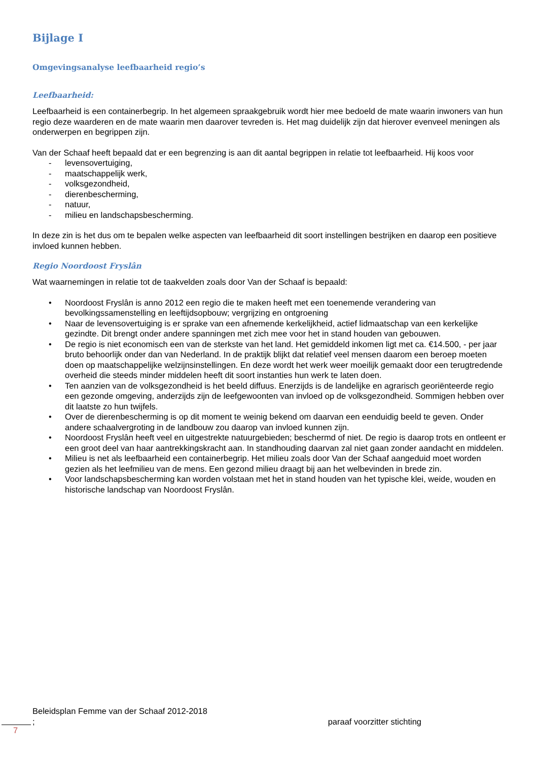Bijlage I
Omgevingsanalyse leefbaarheid regio’s
Leefbaarheid:
Leefbaarheid is een containerbegrip. In het algemeen spraakgebruik wordt hier mee bedoeld de mate waarin inwoners van hun regio deze waarderen en de mate waarin men daarover tevreden is. Het mag duidelijk zijn dat hierover evenveel meningen als onderwerpen en begrippen zijn.
Van der Schaaf heeft bepaald dat er een begrenzing is aan dit aantal begrippen in relatie tot leefbaarheid. Hij koos voor
- levensovertuiging,
- maatschappelijk werk,
- volksgezondheid,
- dierenbescherming,
- natuur,
- milieu en landschapsbescherming.
In deze zin is het dus om te bepalen welke aspecten van leefbaarheid dit soort instellingen bestrijken en daarop een positieve invloed kunnen hebben.
Regio Noordoost Fryslân
Wat waarnemingen in relatie tot de taakvelden zoals door Van der Schaaf is bepaald:
• Noordoost Fryslân is anno 2012 een regio die te maken heeft met een toenemende verandering van bevolkingssamenstelling en leeftijdsopbouw; vergrijzing en ontgroening
• Naar de levensovertuiging is er sprake van een afnemende kerkelijkheid, actief lidmaatschap van een kerkelijke gezindte. Dit brengt onder andere spanningen met zich mee voor het in stand houden van gebouwen.
• De regio is niet economisch een van de sterkste van het land. Het gemiddeld inkomen ligt met ca. €14.500, - per jaar bruto behoorlijk onder dan van Nederland. In de praktijk blijkt dat relatief veel mensen daarom een beroep moeten doen op maatschappelijke welzijnsinstellingen. En deze wordt het werk weer moeilijk gemaakt door een terugtredende overheid die steeds minder middelen heeft dit soort instanties hun werk te laten doen.
• Ten aanzien van de volksgezondheid is het beeld diffuus. Enerzijds is de landelijke en agrarisch georiënteerde regio een gezonde omgeving, anderzijds zijn de leefgewoonten van invloed op de volksgezondheid. Sommigen hebben over dit laatste zo hun twijfels.
• Over de dierenbescherming is op dit moment te weinig bekend om daarvan een eenduidig beeld te geven. Onder andere schaalvergroting in de landbouw zou daarop van invloed kunnen zijn.
• Noordoost Fryslân heeft veel en uitgestrekte natuurgebieden; beschermd of niet. De regio is daarop trots en ontleent er een groot deel van haar aantrekkingskracht aan. In standhouding daarvan zal niet gaan zonder aandacht en middelen.
• Milieu is net als leefbaarheid een containerbegrip. Het milieu zoals door Van der Schaaf aangeduid moet worden gezien als het leefmilieu van de mens. Een gezond milieu draagt bij aan het welbevinden in brede zin.
• Voor landschapsbescherming kan worden volstaan met het in stand houden van het typische klei, weide, wouden en historische landschap van Noordoost Fryslân.
Beleidsplan Femme van der Schaaf 2012-2018
; paraaf voorzitter stichting
7